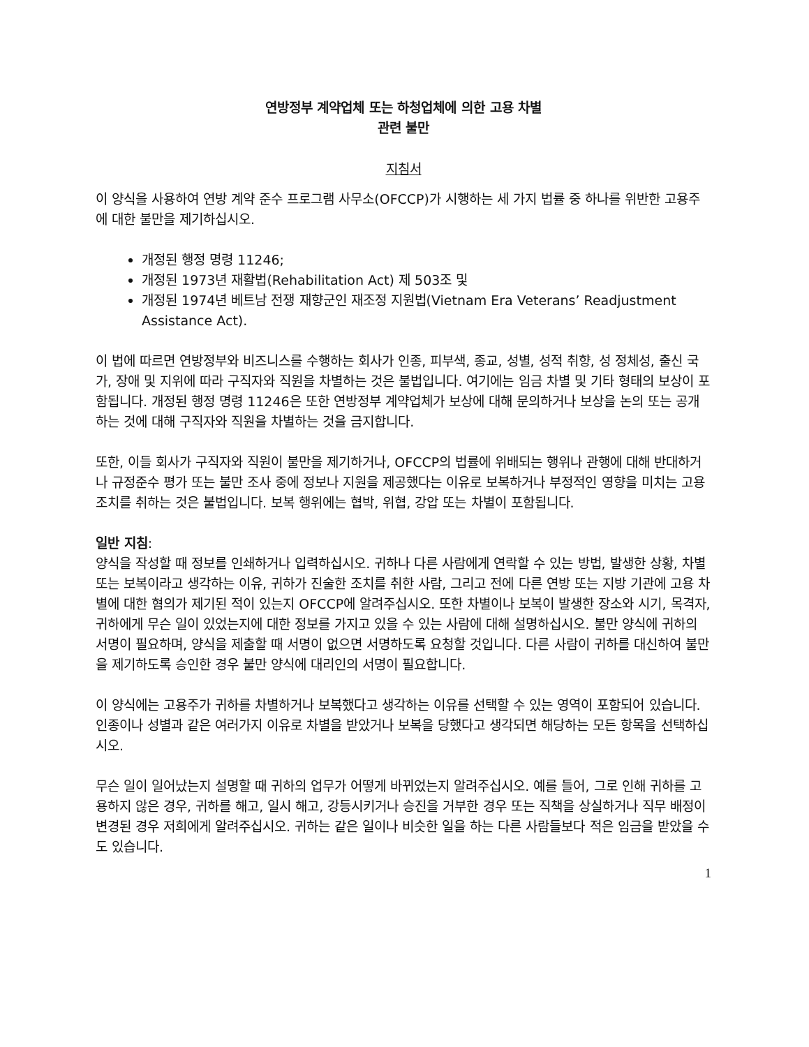연방정부 계약업체 또는 하청업체에 의한 고용 차별
관련 불만
지침서
이 양식을 사용하여 연방 계약 준수 프로그램 사무소(OFCCP)가 시행하는 세 가지 법률 중 하나를 위반한 고용주에 대한 불만을 제기하십시오.
개정된 행정 명령 11246;
개정된 1973년 재활법(Rehabilitation Act) 제 503조 및
개정된 1974년 베트남 전쟁 재향군인 재조정 지원법(Vietnam Era Veterans’ Readjustment Assistance Act).
이 법에 따르면 연방정부와 비즈니스를 수행하는 회사가 인종, 피부색, 종교, 성별, 성적 취향, 성 정체성, 출신 국가, 장애 및 지위에 따라 구직자와 직원을 차별하는 것은 불법입니다. 여기에는 임금 차별 및 기타 형태의 보상이 포함됩니다. 개정된 행정 명령 11246은 또한 연방정부 계약업체가 보상에 대해 문의하거나 보상을 논의 또는 공개하는 것에 대해 구직자와 직원을 차별하는 것을 금지합니다.
또한, 이들 회사가 구직자와 직원이 불만을 제기하거나, OFCCP의 법률에 위배되는 행위나 관행에 대해 반대하거나 규정준수 평가 또는 불만 조사 중에 정보나 지원을 제공했다는 이유로 보복하거나 부정적인 영향을 미치는 고용 조치를 취하는 것은 불법입니다. 보복 행위에는 협박, 위협, 강압 또는 차별이 포함됩니다.
일반 지침:
양식을 작성할 때 정보를 인쇄하거나 입력하십시오. 귀하나 다른 사람에게 연락할 수 있는 방법, 발생한 상황, 차별 또는 보복이라고 생각하는 이유, 귀하가 진술한 조치를 취한 사람, 그리고 전에 다른 연방 또는 지방 기관에 고용 차별에 대한 혐의가 제기된 적이 있는지 OFCCP에 알려주십시오. 또한 차별이나 보복이 발생한 장소와 시기, 목격자, 귀하에게 무슨 일이 있었는지에 대한 정보를 가지고 있을 수 있는 사람에 대해 설명하십시오. 불만 양식에 귀하의 서명이 필요하며, 양식을 제출할 때 서명이 없으면 서명하도록 요청할 것입니다. 다른 사람이 귀하를 대신하여 불만을 제기하도록 승인한 경우 불만 양식에 대리인의 서명이 필요합니다.
이 양식에는 고용주가 귀하를 차별하거나 보복했다고 생각하는 이유를 선택할 수 있는 영역이 포함되어 있습니다. 인종이나 성별과 같은 여러가지 이유로 차별을 받았거나 보복을 당했다고 생각되면 해당하는 모든 항목을 선택하십시오.
무슨 일이 일어났는지 설명할 때 귀하의 업무가 어떻게 바뀌었는지 알려주십시오. 예를 들어, 그로 인해 귀하를 고용하지 않은 경우, 귀하를 해고, 일시 해고, 강등시키거나 승진을 거부한 경우 또는 직책을 상실하거나 직무 배정이 변경된 경우 저희에게 알려주십시오. 귀하는 같은 일이나 비슷한 일을 하는 다른 사람들보다 적은 임금을 받았을 수도 있습니다.
1